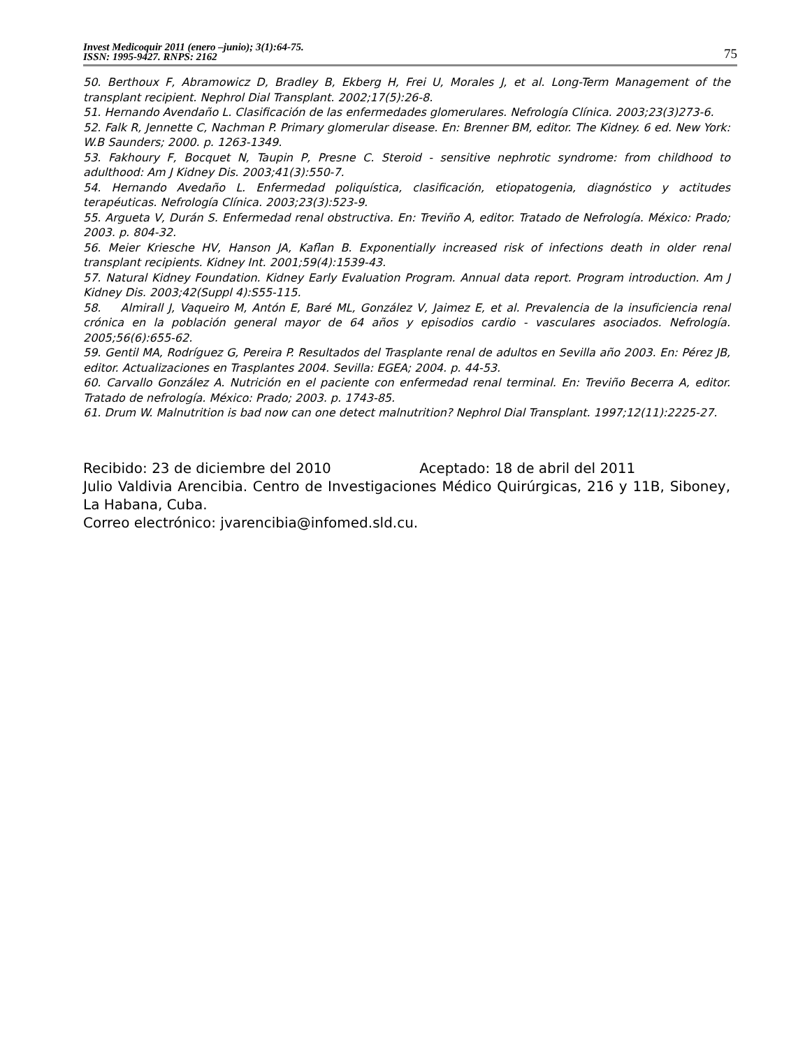Invest Medicoquir 2011 (enero –junio); 3(1):64-75.
ISSN: 1995-9427. RNPS: 2162
75
50. Berthoux F, Abramowicz D, Bradley B, Ekberg H, Frei U, Morales J, et al. Long-Term Management of the transplant recipient. Nephrol Dial Transplant. 2002;17(5):26-8.
51. Hernando Avendaño L. Clasificación de las enfermedades glomerulares. Nefrología Clínica. 2003;23(3)273-6.
52. Falk R, Jennette C, Nachman P. Primary glomerular disease. En: Brenner BM, editor. The Kidney. 6 ed. New York: W.B Saunders; 2000. p. 1263-1349.
53. Fakhoury F, Bocquet N, Taupin P, Presne C. Steroid - sensitive nephrotic syndrome: from childhood to adulthood: Am J Kidney Dis. 2003;41(3):550-7.
54. Hernando Avedaño L. Enfermedad poliquística, clasificación, etiopatogenia, diagnóstico y actitudes terapéuticas. Nefrología Clínica. 2003;23(3):523-9.
55. Argueta V, Durán S. Enfermedad renal obstructiva. En: Treviño A, editor. Tratado de Nefrología. México: Prado; 2003. p. 804-32.
56. Meier Kriesche HV, Hanson JA, Kaflan B. Exponentially increased risk of infections death in older renal transplant recipients. Kidney Int. 2001;59(4):1539-43.
57. Natural Kidney Foundation. Kidney Early Evaluation Program. Annual data report. Program introduction. Am J Kidney Dis. 2003;42(Suppl 4):S55-115.
58. Almirall J, Vaqueiro M, Antón E, Baré ML, González V, Jaimez E, et al. Prevalencia de la insuficiencia renal crónica en la población general mayor de 64 años y episodios cardio - vasculares asociados. Nefrología. 2005;56(6):655-62.
59. Gentil MA, Rodríguez G, Pereira P. Resultados del Trasplante renal de adultos en Sevilla año 2003. En: Pérez JB, editor. Actualizaciones en Trasplantes 2004. Sevilla: EGEA; 2004. p. 44-53.
60. Carvallo González A. Nutrición en el paciente con enfermedad renal terminal. En: Treviño Becerra A, editor. Tratado de nefrología. México: Prado; 2003. p. 1743-85.
61. Drum W. Malnutrition is bad now can one detect malnutrition? Nephrol Dial Transplant. 1997;12(11):2225-27.
Recibido: 23 de diciembre del 2010 Aceptado: 18 de abril del 2011
Julio Valdivia Arencibia. Centro de Investigaciones Médico Quirúrgicas, 216 y 11B, Siboney, La Habana, Cuba.
Correo electrónico: jvarencibia@infomed.sld.cu.